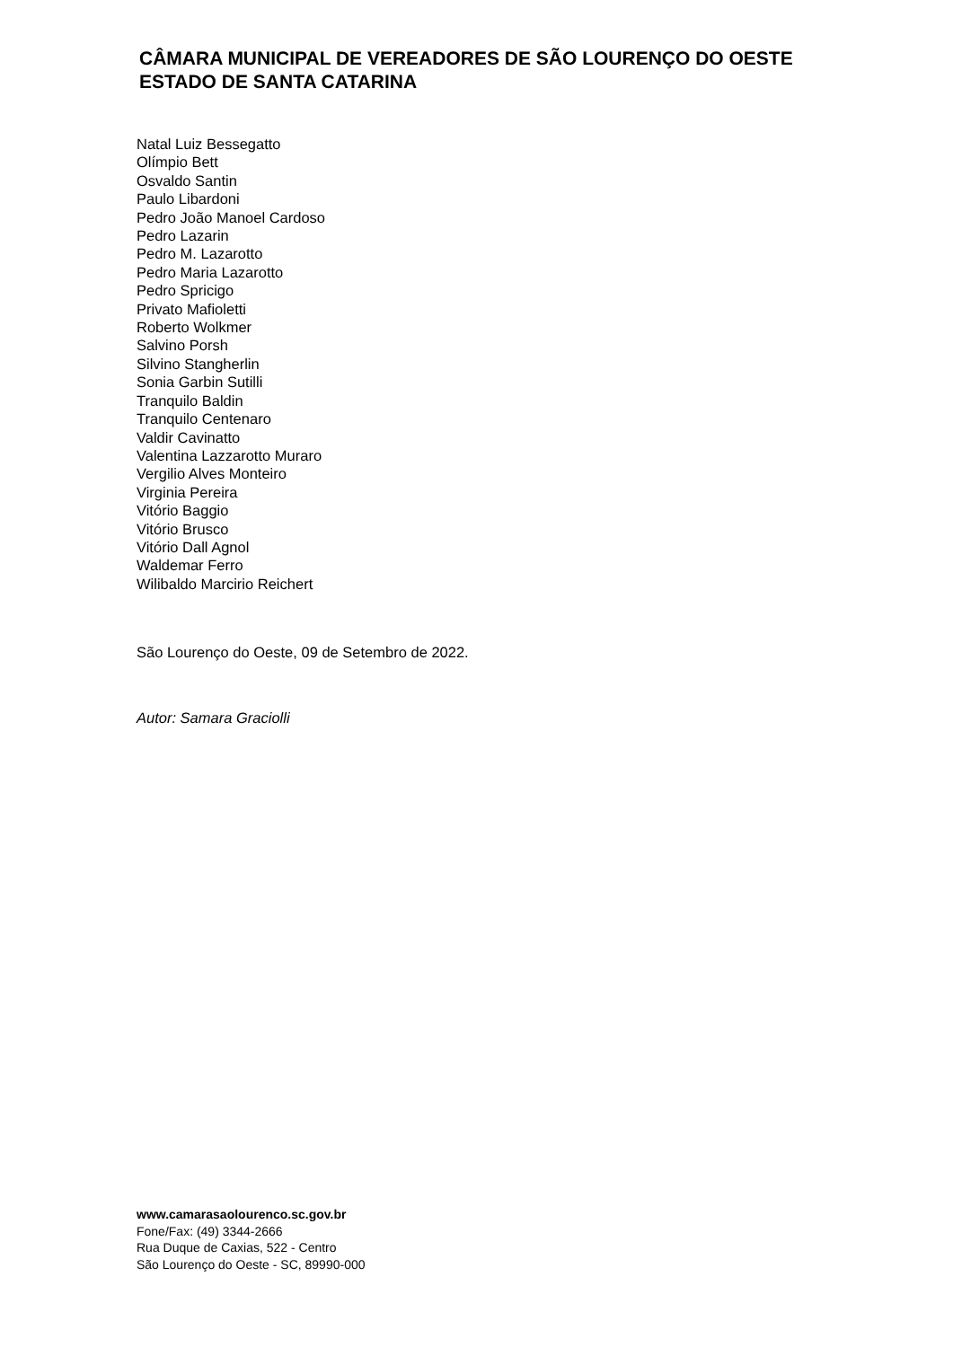CÂMARA MUNICIPAL DE VEREADORES DE SÃO LOURENÇO DO OESTE
ESTADO DE SANTA CATARINA
Natal Luiz Bessegatto
Olímpio Bett
Osvaldo Santin
Paulo Libardoni
Pedro João Manoel Cardoso
Pedro Lazarin
Pedro M. Lazarotto
Pedro Maria Lazarotto
Pedro Spricigo
Privato Mafioletti
Roberto Wolkmer
Salvino Porsh
Silvino Stangherlin
Sonia Garbin Sutilli
Tranquilo Baldin
Tranquilo Centenaro
Valdir Cavinatto
Valentina Lazzarotto Muraro
Vergilio Alves Monteiro
Virginia Pereira
Vitório Baggio
Vitório Brusco
Vitório Dall Agnol
Waldemar Ferro
Wilibaldo Marcirio Reichert
São Lourenço do Oeste, 09 de Setembro de 2022.
Autor: Samara Graciolli
www.camarasaolourenco.sc.gov.br
Fone/Fax: (49) 3344-2666
Rua Duque de Caxias, 522 - Centro
São Lourenço do Oeste - SC, 89990-000